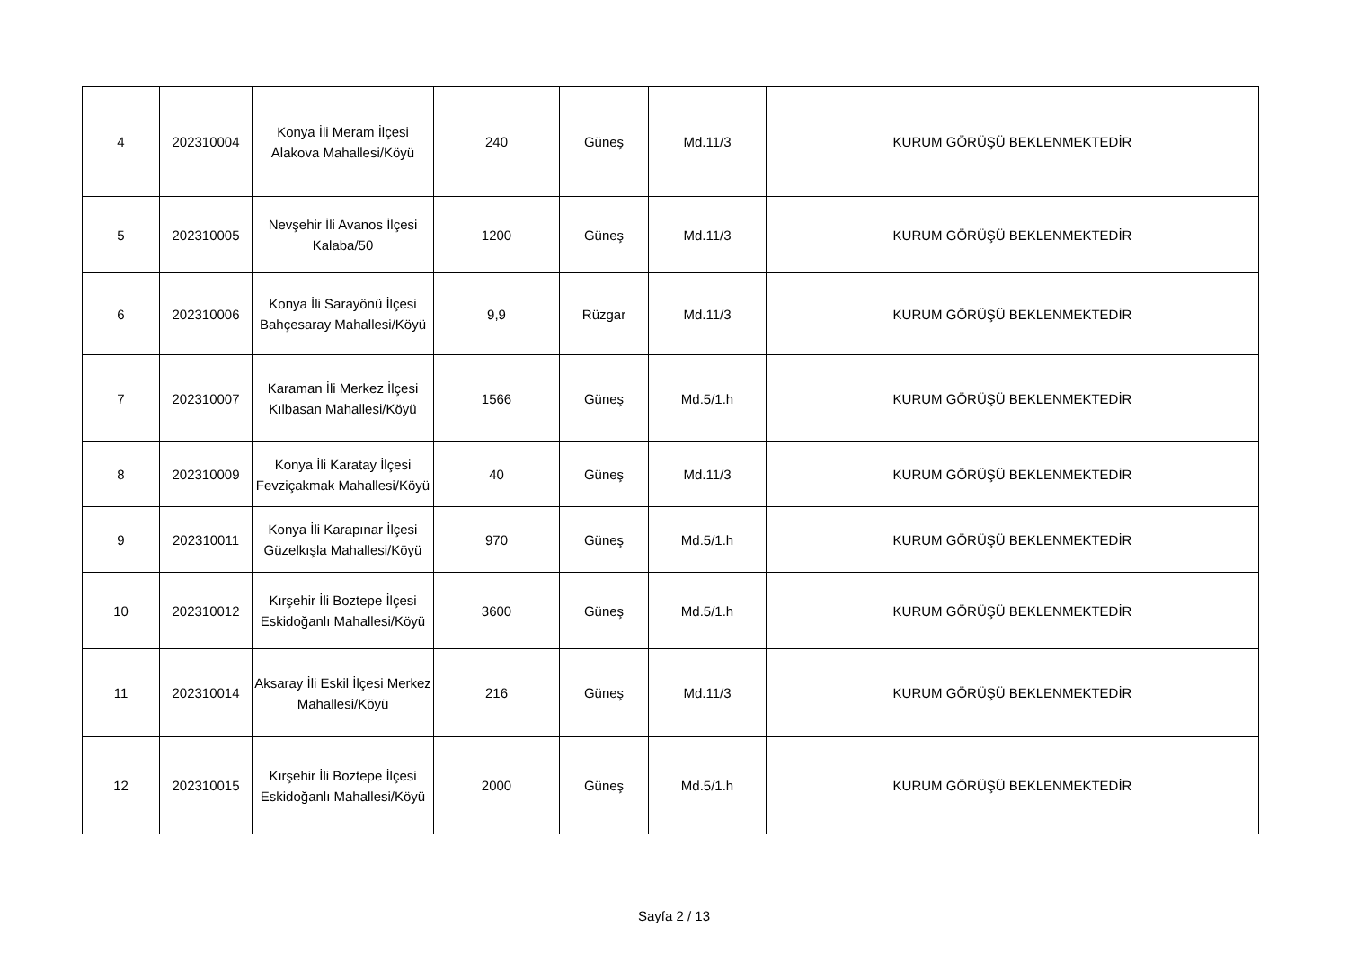| 4 | 202310004 | Konya İli Meram İlçesi Alakova Mahallesi/Köyü | 240 | Güneş | Md.11/3 | KURUM GÖRÜŞÜ BEKLENMEKTEDİR |
| 5 | 202310005 | Nevşehir İli Avanos İlçesi Kalaba/50 | 1200 | Güneş | Md.11/3 | KURUM GÖRÜŞÜ BEKLENMEKTEDİR |
| 6 | 202310006 | Konya İli Sarayönü İlçesi Bahçesaray Mahallesi/Köyü | 9,9 | Rüzgar | Md.11/3 | KURUM GÖRÜŞÜ BEKLENMEKTEDİR |
| 7 | 202310007 | Karaman İli Merkez İlçesi Kılbasan Mahallesi/Köyü | 1566 | Güneş | Md.5/1.h | KURUM GÖRÜŞÜ BEKLENMEKTEDİR |
| 8 | 202310009 | Konya İli Karatay İlçesi Fevziçakmak Mahallesi/Köyü | 40 | Güneş | Md.11/3 | KURUM GÖRÜŞÜ BEKLENMEKTEDİR |
| 9 | 202310011 | Konya İli Karapınar İlçesi Güzelkışla Mahallesi/Köyü | 970 | Güneş | Md.5/1.h | KURUM GÖRÜŞÜ BEKLENMEKTEDİR |
| 10 | 202310012 | Kırşehir İli Boztepe İlçesi Eskidoğanlı Mahallesi/Köyü | 3600 | Güneş | Md.5/1.h | KURUM GÖRÜŞÜ BEKLENMEKTEDİR |
| 11 | 202310014 | Aksaray İli Eskil İlçesi Merkez Mahallesi/Köyü | 216 | Güneş | Md.11/3 | KURUM GÖRÜŞÜ BEKLENMEKTEDİR |
| 12 | 202310015 | Kırşehir İli Boztepe İlçesi Eskidoğanlı Mahallesi/Köyü | 2000 | Güneş | Md.5/1.h | KURUM GÖRÜŞÜ BEKLENMEKTEDİR |
Sayfa 2 / 13